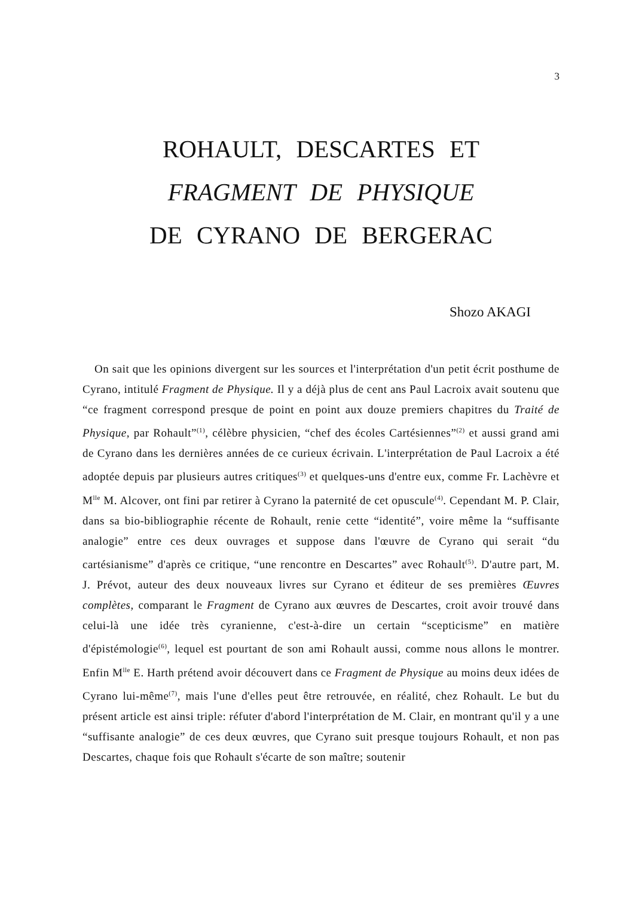3
ROHAULT, DESCARTES ET
FRAGMENT DE PHYSIQUE
DE CYRANO DE BERGERAC
Shozo AKAGI
On sait que les opinions divergent sur les sources et l'interprétation d'un petit écrit posthume de Cyrano, intitulé Fragment de Physique. Il y a déjà plus de cent ans Paul Lacroix avait soutenu que “ce fragment correspond presque de point en point aux douze premiers chapitres du Traité de Physique, par Rohault”<sup>(1)</sup>, célèbre physicien, “chef des écoles Cartésiennes”<sup>(2)</sup> et aussi grand ami de Cyrano dans les dernières années de ce curieux écrivain. L'interprétation de Paul Lacroix a été adoptée depuis par plusieurs autres critiques<sup>(3)</sup> et quelques-uns d'entre eux, comme Fr. Lachèvre et M<sup>lle</sup> M. Alcover, ont fini par retirer à Cyrano la paternité de cet opuscule<sup>(4)</sup>. Cependant M. P. Clair, dans sa bio-bibliographie récente de Rohault, renie cette “identité”, voire même la “suffisante analogie” entre ces deux ouvrages et suppose dans l'œuvre de Cyrano qui serait “du cartésianisme” d'après ce critique, “une rencontre en Descartes” avec Rohault<sup>(5)</sup>. D'autre part, M. J. Prévot, auteur des deux nouveaux livres sur Cyrano et éditeur de ses premières Œuvres complètes, comparant le Fragment de Cyrano aux œuvres de Descartes, croit avoir trouvé dans celui-là une idée très cyranienne, c'est-à-dire un certain “scepticisme” en matière d'épistémologie<sup>(6)</sup>, lequel est pourtant de son ami Rohault aussi, comme nous allons le montrer. Enfin M<sup>lle</sup> E. Harth prétend avoir découvert dans ce Fragment de Physique au moins deux idées de Cyrano lui-même<sup>(7)</sup>, mais l'une d'elles peut être retrouvée, en réalité, chez Rohault. Le but du présent article est ainsi triple: réfuter d'abord l'interprétation de M. Clair, en montrant qu'il y a une “suffisante analogie” de ces deux œuvres, que Cyrano suit presque toujours Rohault, et non pas Descartes, chaque fois que Rohault s'écarte de son maître; soutenir